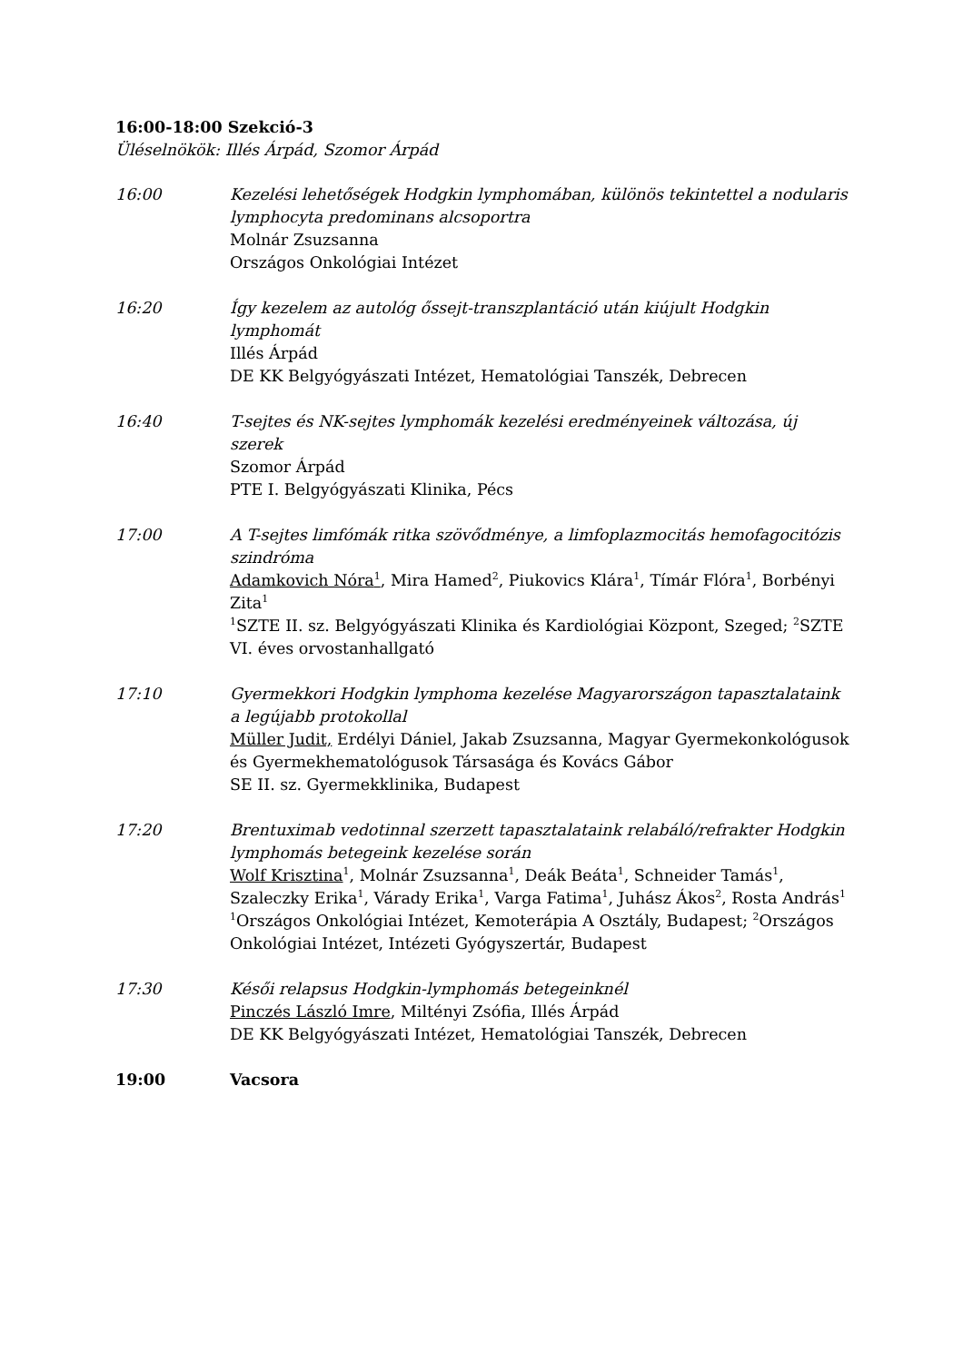16:00-18:00 Szekció-3
Üléselnökök: Illés Árpád, Szomor Árpád
16:00 Kezelési lehetőségek Hodgkin lymphomában, különös tekintettel a nodularis lymphocyta predominans alcsoportra
Molnár Zsuzsanna
Országos Onkológiai Intézet
16:20 Így kezelem az autológ őssejt-transzplantáció után kiújult Hodgkin lymphomát
Illés Árpád
DE KK Belgyógyászati Intézet, Hematológiai Tanszék, Debrecen
16:40 T-sejtes és NK-sejtes lymphomák kezelési eredményeinek változása, új szerek
Szomor Árpád
PTE I. Belgyógyászati Klinika, Pécs
17:00 A T-sejtes limfómák ritka szövődménye, a limfoplazmocitás hemofagocitózis szindróma
Adamkovich Nóra<sup>1</sup>, Mira Hamed<sup>2</sup>, Piukovics Klára<sup>1</sup>, Tímár Flóra<sup>1</sup>, Borbényi Zita<sup>1</sup>
<sup>1</sup> SZTE II. sz. Belgyógyászati Klinika és Kardiológiai Központ, Szeged; <sup>2</sup>SZTE VI. éves orvostanhallgató
17:10 Gyermekkori Hodgkin lymphoma kezelése Magyarországon tapasztalataink a legújabb protokollal
Müller Judit, Erdélyi Dániel, Jakab Zsuzsanna, Magyar Gyermekonkológusok és Gyermekhematológusok Társasága és Kovács Gábor
SE II. sz. Gyermekklinika, Budapest
17:20 Brentuximab vedotinnal szerzett tapasztalataink relabáló/refrakter Hodgkin lymphomás betegeink kezelése során
Wolf Krisztina<sup>1</sup>, Molnár Zsuzsanna<sup>1</sup>, Deák Beáta<sup>1</sup>, Schneider Tamás<sup>1</sup>, Szaleczky Erika<sup>1</sup>, Várady Erika<sup>1</sup>, Varga Fatima<sup>1</sup>, Juhász Ákos<sup>2</sup>, Rosta András<sup>1</sup>
<sup>1</sup> Országos Onkológiai Intézet, Kemoterápia A Osztály, Budapest; <sup>2</sup>Országos Onkológiai Intézet, Intézeti Gyógyszertár, Budapest
17:30 Késői relapsus Hodgkin-lymphomás betegeinknél
Pinczés László Imre, Miltényi Zsófia, Illés Árpád
DE KK Belgyógyászati Intézet, Hematológiai Tanszék, Debrecen
19:00 Vacsora